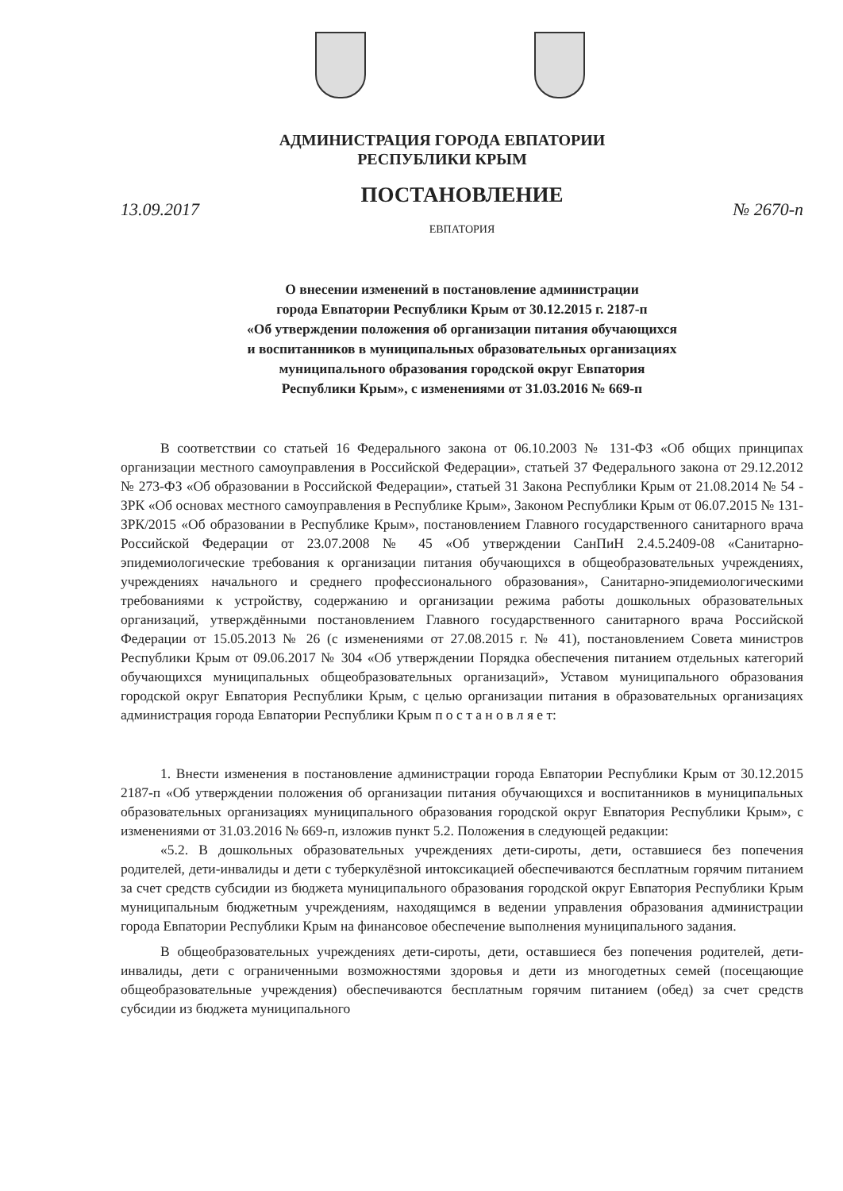АДМИНИСТРАЦИЯ ГОРОДА ЕВПАТОРИИ
РЕСПУБЛИКИ КРЫМ
ПОСТАНОВЛЕНИЕ
13.09.2017 № 2670-п
ЕВПАТОРИЯ
О внесении изменений в постановление администрации
города Евпатории Республики Крым от 30.12.2015 г. 2187-п
«Об утверждении положения об организации питания обучающихся
и воспитанников в муниципальных образовательных организациях
муниципального образования городской округ Евпатория
Республики Крым», с изменениями от 31.03.2016 № 669-п
В соответствии со статьей 16 Федерального закона от 06.10.2003 № 131-ФЗ «Об общих принципах организации местного самоуправления в Российской Федерации», статьей 37 Федерального закона от 29.12.2012 № 273-ФЗ «Об образовании в Российской Федерации», статьей 31 Закона Республики Крым от 21.08.2014 № 54 - ЗРК «Об основах местного самоуправления в Республике Крым», Законом Республики Крым от 06.07.2015 № 131-ЗРК/2015 «Об образовании в Республике Крым», постановлением Главного государственного санитарного врача Российской Федерации от 23.07.2008 № 45 «Об утверждении СанПиН 2.4.5.2409-08 «Санитарно-эпидемиологические требования к организации питания обучающихся в общеобразовательных учреждениях, учреждениях начального и среднего профессионального образования», Санитарно-эпидемиологическими требованиями к устройству, содержанию и организации режима работы дошкольных образовательных организаций, утверждёнными постановлением Главного государственного санитарного врача Российской Федерации от 15.05.2013 № 26 (с изменениями от 27.08.2015 г. № 41), постановлением Совета министров Республики Крым от 09.06.2017 № 304 «Об утверждении Порядка обеспечения питанием отдельных категорий обучающихся муниципальных общеобразовательных организаций», Уставом муниципального образования городской округ Евпатория Республики Крым, с целью организации питания в образовательных организациях администрация города Евпатории Республики Крым п о с т а н о в л я е т:
1. Внести изменения в постановление администрации города Евпатории Республики Крым от 30.12.2015 2187-п «Об утверждении положения об организации питания обучающихся и воспитанников в муниципальных образовательных организациях муниципального образования городской округ Евпатория Республики Крым», с изменениями от 31.03.2016 № 669-п, изложив пункт 5.2. Положения в следующей редакции:
«5.2. В дошкольных образовательных учреждениях дети-сироты, дети, оставшиеся без попечения родителей, дети-инвалиды и дети с туберкулёзной интоксикацией обеспечиваются бесплатным горячим питанием за счет средств субсидии из бюджета муниципального образования городской округ Евпатория Республики Крым муниципальным бюджетным учреждениям, находящимся в ведении управления образования администрации города Евпатории Республики Крым на финансовое обеспечение выполнения муниципального задания.
В общеобразовательных учреждениях дети-сироты, дети, оставшиеся без попечения родителей, дети-инвалиды, дети с ограниченными возможностями здоровья и дети из многодетных семей (посещающие общеобразовательные учреждения) обеспечиваются бесплатным горячим питанием (обед) за счет средств субсидии из бюджета муниципального